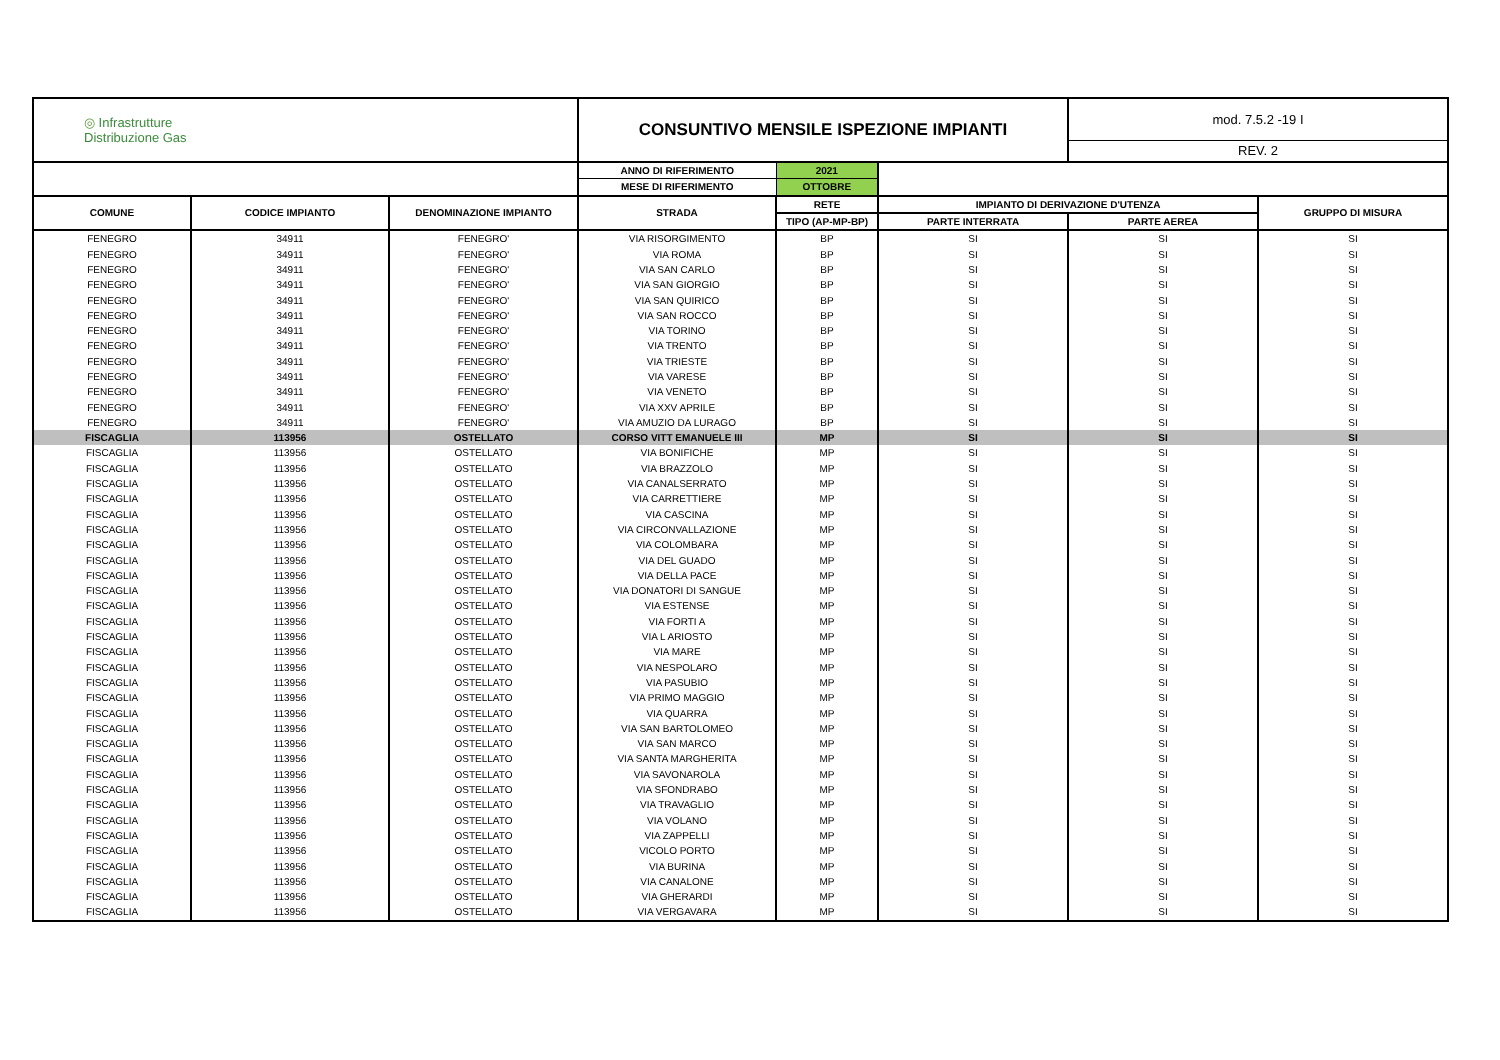| ◎ Infrastrutture Distribuzione Gas | | | CONSUNTIVO MENSILE ISPEZIONE IMPIANTI | | | mod. 7.5.2 -19 I REV. 2 | |
| --- | --- | --- | --- | --- | --- | --- | --- |
| | | | ANNO DI RIFERIMENTO | 2021 | | | |
| | | | MESE DI RIFERIMENTO | OTTOBRE | | | |
| COMUNE | CODICE IMPIANTO | DENOMINAZIONE IMPIANTO | STRADA | RETE | IMPIANTO DI DERIVAZIONE D'UTENZA | | GRUPPO DI MISURA |
| | | | | TIPO (AP-MP-BP) | PARTE INTERRATA | PARTE AEREA | |
| FENEGRO | 34911 | FENEGRO' | VIA RISORGIMENTO | BP | SI | SI | SI |
| FENEGRO | 34911 | FENEGRO' | VIA ROMA | BP | SI | SI | SI |
| FENEGRO | 34911 | FENEGRO' | VIA SAN CARLO | BP | SI | SI | SI |
| FENEGRO | 34911 | FENEGRO' | VIA SAN GIORGIO | BP | SI | SI | SI |
| FENEGRO | 34911 | FENEGRO' | VIA SAN QUIRICO | BP | SI | SI | SI |
| FENEGRO | 34911 | FENEGRO' | VIA SAN ROCCO | BP | SI | SI | SI |
| FENEGRO | 34911 | FENEGRO' | VIA TORINO | BP | SI | SI | SI |
| FENEGRO | 34911 | FENEGRO' | VIA TRENTO | BP | SI | SI | SI |
| FENEGRO | 34911 | FENEGRO' | VIA TRIESTE | BP | SI | SI | SI |
| FENEGRO | 34911 | FENEGRO' | VIA VARESE | BP | SI | SI | SI |
| FENEGRO | 34911 | FENEGRO' | VIA VENETO | BP | SI | SI | SI |
| FENEGRO | 34911 | FENEGRO' | VIA XXV APRILE | BP | SI | SI | SI |
| FENEGRO | 34911 | FENEGRO' | VIA AMUZIO DA LURAGO | BP | SI | SI | SI |
| FISCAGLIA | 113956 | OSTELLATO | CORSO VITT EMANUELE III | MP | SI | SI | SI |
| FISCAGLIA | 113956 | OSTELLATO | VIA BONIFICHE | MP | SI | SI | SI |
| FISCAGLIA | 113956 | OSTELLATO | VIA BRAZZOLO | MP | SI | SI | SI |
| FISCAGLIA | 113956 | OSTELLATO | VIA CANALSERRATO | MP | SI | SI | SI |
| FISCAGLIA | 113956 | OSTELLATO | VIA CARRETTIERE | MP | SI | SI | SI |
| FISCAGLIA | 113956 | OSTELLATO | VIA CASCINA | MP | SI | SI | SI |
| FISCAGLIA | 113956 | OSTELLATO | VIA CIRCONVALLAZIONE | MP | SI | SI | SI |
| FISCAGLIA | 113956 | OSTELLATO | VIA COLOMBARA | MP | SI | SI | SI |
| FISCAGLIA | 113956 | OSTELLATO | VIA DEL GUADO | MP | SI | SI | SI |
| FISCAGLIA | 113956 | OSTELLATO | VIA DELLA PACE | MP | SI | SI | SI |
| FISCAGLIA | 113956 | OSTELLATO | VIA DONATORI DI SANGUE | MP | SI | SI | SI |
| FISCAGLIA | 113956 | OSTELLATO | VIA ESTENSE | MP | SI | SI | SI |
| FISCAGLIA | 113956 | OSTELLATO | VIA FORTI A | MP | SI | SI | SI |
| FISCAGLIA | 113956 | OSTELLATO | VIA L ARIOSTO | MP | SI | SI | SI |
| FISCAGLIA | 113956 | OSTELLATO | VIA MARE | MP | SI | SI | SI |
| FISCAGLIA | 113956 | OSTELLATO | VIA NESPOLARO | MP | SI | SI | SI |
| FISCAGLIA | 113956 | OSTELLATO | VIA PASUBIO | MP | SI | SI | SI |
| FISCAGLIA | 113956 | OSTELLATO | VIA PRIMO MAGGIO | MP | SI | SI | SI |
| FISCAGLIA | 113956 | OSTELLATO | VIA QUARRA | MP | SI | SI | SI |
| FISCAGLIA | 113956 | OSTELLATO | VIA SAN BARTOLOMEO | MP | SI | SI | SI |
| FISCAGLIA | 113956 | OSTELLATO | VIA SAN MARCO | MP | SI | SI | SI |
| FISCAGLIA | 113956 | OSTELLATO | VIA SANTA MARGHERITA | MP | SI | SI | SI |
| FISCAGLIA | 113956 | OSTELLATO | VIA SAVONAROLA | MP | SI | SI | SI |
| FISCAGLIA | 113956 | OSTELLATO | VIA SFONDRABO | MP | SI | SI | SI |
| FISCAGLIA | 113956 | OSTELLATO | VIA TRAVAGLIO | MP | SI | SI | SI |
| FISCAGLIA | 113956 | OSTELLATO | VIA VOLANO | MP | SI | SI | SI |
| FISCAGLIA | 113956 | OSTELLATO | VIA ZAPPELLI | MP | SI | SI | SI |
| FISCAGLIA | 113956 | OSTELLATO | VICOLO PORTO | MP | SI | SI | SI |
| FISCAGLIA | 113956 | OSTELLATO | VIA BURINA | MP | SI | SI | SI |
| FISCAGLIA | 113956 | OSTELLATO | VIA CANALONE | MP | SI | SI | SI |
| FISCAGLIA | 113956 | OSTELLATO | VIA GHERARDI | MP | SI | SI | SI |
| FISCAGLIA | 113956 | OSTELLATO | VIA VERGAVARA | MP | SI | SI | SI |